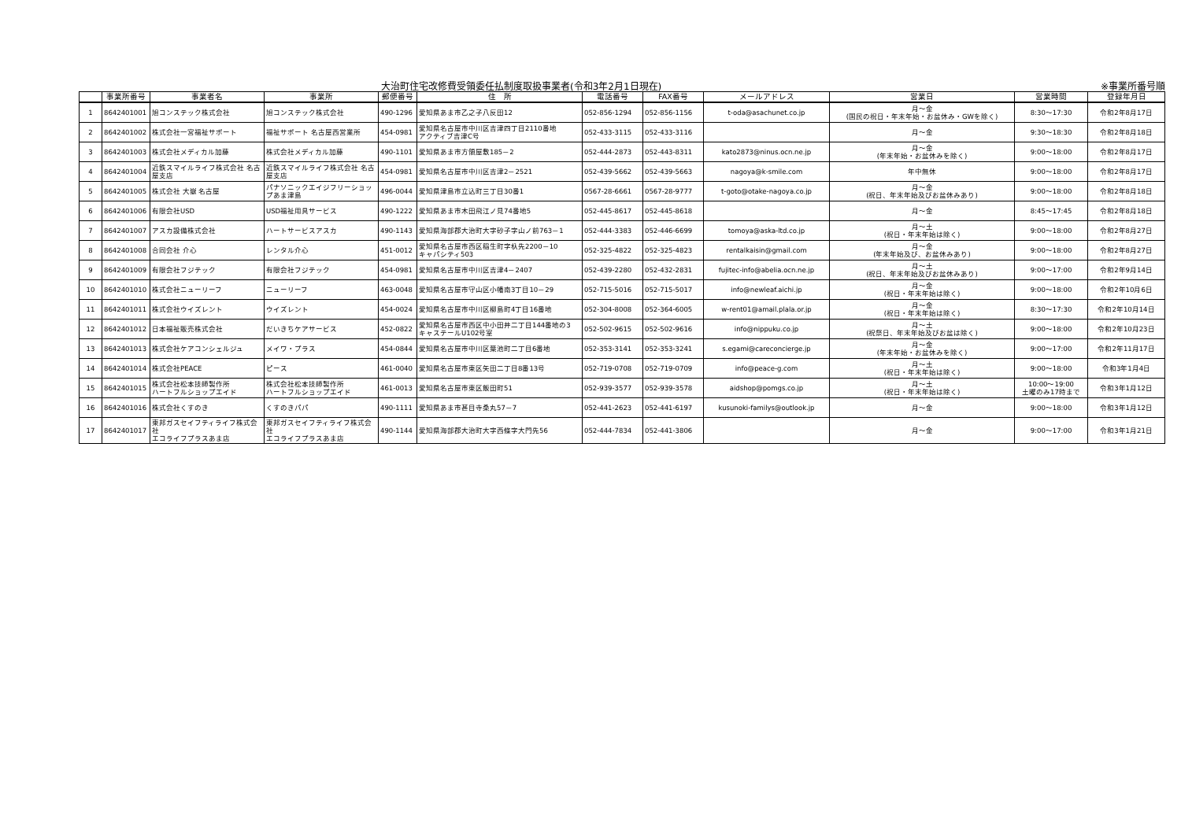大治町住宅改修費受領委任払制度取扱事業者(令和3年2月1日現在) ※事業所番号順
| | 事業所番号 | 事業者名 | 事業所 | 郵便番号 | 住 所 | 電話番号 | FAX番号 | メールアドレス | 営業日 | 営業時間 | 登録年月日 |
| --- | --- | --- | --- | --- | --- | --- | --- | --- | --- | --- | --- |
| 1 | 8642401001 | 旭コンステック株式会社 | 旭コンステック株式会社 | 490-1296 | 愛知県あま市乙之子八反田12 | 052-856-1294 | 052-856-1156 | t-oda@asachunet.co.jp | 月～金 (国民の祝日・年末年始・お盆休み・GWを除く) | 8:30～17:30 | 令和2年8月17日 |
| 2 | 8642401002 | 株式会社一宮福祉サポート | 福祉サポート 名古屋西営業所 | 454-0981 | 愛知県名古屋市中川区吉津四丁目2110番地 アクティブ吉津C号 | 052-433-3115 | 052-433-3116 | | 月～金 | 9:30～18:30 | 令和2年8月18日 |
| 3 | 8642401003 | 株式会社メディカル加藤 | 株式会社メディカル加藤 | 490-1101 | 愛知県あま市方領屋敷185－2 | 052-444-2873 | 052-443-8311 | kato2873@ninus.ocn.ne.jp | 月～金 (年末年始・お盆休みを除く) | 9:00～18:00 | 令和2年8月17日 |
| 4 | 8642401004 | 近鉄スマイルライフ株式会社 名古屋支店 | 近鉄スマイルライフ株式会社 名古屋支店 | 454-0981 | 愛知県名古屋市中川区吉津2－2521 | 052-439-5662 | 052-439-5663 | nagoya@k-smile.com | 年中無休 | 9:00～18:00 | 令和2年8月17日 |
| 5 | 8642401005 | 株式会社 大嶽 名古屋 | パナソニックエイジフリーショップあま津島 | 496-0044 | 愛知県津島市立込町三丁目30番1 | 0567-28-6661 | 0567-28-9777 | t-goto@otake-nagoya.co.jp | 月～金 (祝日、年末年始及びお盆休みあり) | 9:00～18:00 | 令和2年8月18日 |
| 6 | 8642401006 | 有限会社USD | USD福祉用具サービス | 490-1222 | 愛知県あま市木田飛江ノ見74番地5 | 052-445-8617 | 052-445-8618 | | 月～金 | 8:45～17:45 | 令和2年8月18日 |
| 7 | 8642401007 | アスカ設備株式会社 | ハートサービスアスカ | 490-1143 | 愛知県海部郡大治町大字砂子字山ノ前763－1 | 052-444-3383 | 052-446-6699 | tomoya@aska-ltd.co.jp | 月～土 (祝日・年末年始は除く) | 9:00～18:00 | 令和2年8月27日 |
| 8 | 8642401008 | 合同会社 介心 | レンタル介心 | 451-0012 | 愛知県名古屋市西区稲生町字杁先2200－10 キャパシティ503 | 052-325-4822 | 052-325-4823 | rentalkaisin@gmail.com | 月～金 (年末年始及び、お盆休みあり) | 9:00～18:00 | 令和2年8月27日 |
| 9 | 8642401009 | 有限会社フジテック | 有限会社フジテック | 454-0981 | 愛知県名古屋市中川区吉津4－2407 | 052-439-2280 | 052-432-2831 | fujitec-info@abelia.ocn.ne.jp | 月～土 (祝日、年末年始及びお盆休みあり) | 9:00～17:00 | 令和2年9月14日 |
| 10 | 8642401010 | 株式会社ニューリーフ | ニューリーフ | 463-0048 | 愛知県名古屋市守山区小幡南3丁目10－29 | 052-715-5016 | 052-715-5017 | info@newleaf.aichi.jp | 月～金 (祝日・年末年始は除く) | 9:00～18:00 | 令和2年10月6日 |
| 11 | 8642401011 | 株式会社ウイズレント | ウイズレント | 454-0024 | 愛知県名古屋市中川区柳島町4丁目16番地 | 052-304-8008 | 052-364-6005 | w-rent01@amail.plala.or.jp | 月～金 (祝日・年末年始は除く) | 8:30～17:30 | 令和2年10月14日 |
| 12 | 8642401012 | 日本福祉販売株式会社 | だいきちケアサービス | 452-0822 | 愛知県名古屋市西区中小田井二丁目144番地の3 キャステールU102号室 | 052-502-9615 | 052-502-9616 | info@nippuku.co.jp | 月～土 (祝祭日、年末年始及びお盆は除く) | 9:00～18:00 | 令和2年10月23日 |
| 13 | 8642401013 | 株式会社ケアコンシェルジュ | メイワ・プラス | 454-0844 | 愛知県名古屋市中川区葉池町二丁目6番地 | 052-353-3141 | 052-353-3241 | s.egami@careconcierge.jp | 月～金 (年末年始・お盆休みを除く) | 9:00～17:00 | 令和2年11月17日 |
| 14 | 8642401014 | 株式会社PEACE | ピース | 461-0040 | 愛知県名古屋市東区矢田二丁目8番13号 | 052-719-0708 | 052-719-0709 | info@peace-g.com | 月～土 (祝日・年末年始は除く) | 9:00～18:00 | 令和3年1月4日 |
| 15 | 8642401015 | 株式会社松本技師製作所 ハートフルショップエイド | 株式会社松本技師製作所 ハートフルショップエイド | 461-0013 | 愛知県名古屋市東区飯田町51 | 052-939-3577 | 052-939-3578 | aidshop@pomgs.co.jp | 月～土 (祝日・年末年始は除く) | 10:00～19:00 土曜のみ17時まで | 令和3年1月12日 |
| 16 | 8642401016 | 株式会社くすのき | くすのきパパ | 490-1111 | 愛知県あま市甚目寺桑丸57－7 | 052-441-2623 | 052-441-6197 | kusunoki-familys@outlook.jp | 月～金 | 9:00～18:00 | 令和3年1月12日 |
| 17 | 8642401017 | 東邦ガスセイフティライフ株式会社 エコライフプラスあま店 | 東邦ガスセイフティライフ株式会社 エコライフプラスあま店 | 490-1144 | 愛知県海部郡大治町大字西條字大門先56 | 052-444-7834 | 052-441-3806 | | 月～金 | 9:00～17:00 | 令和3年1月21日 |